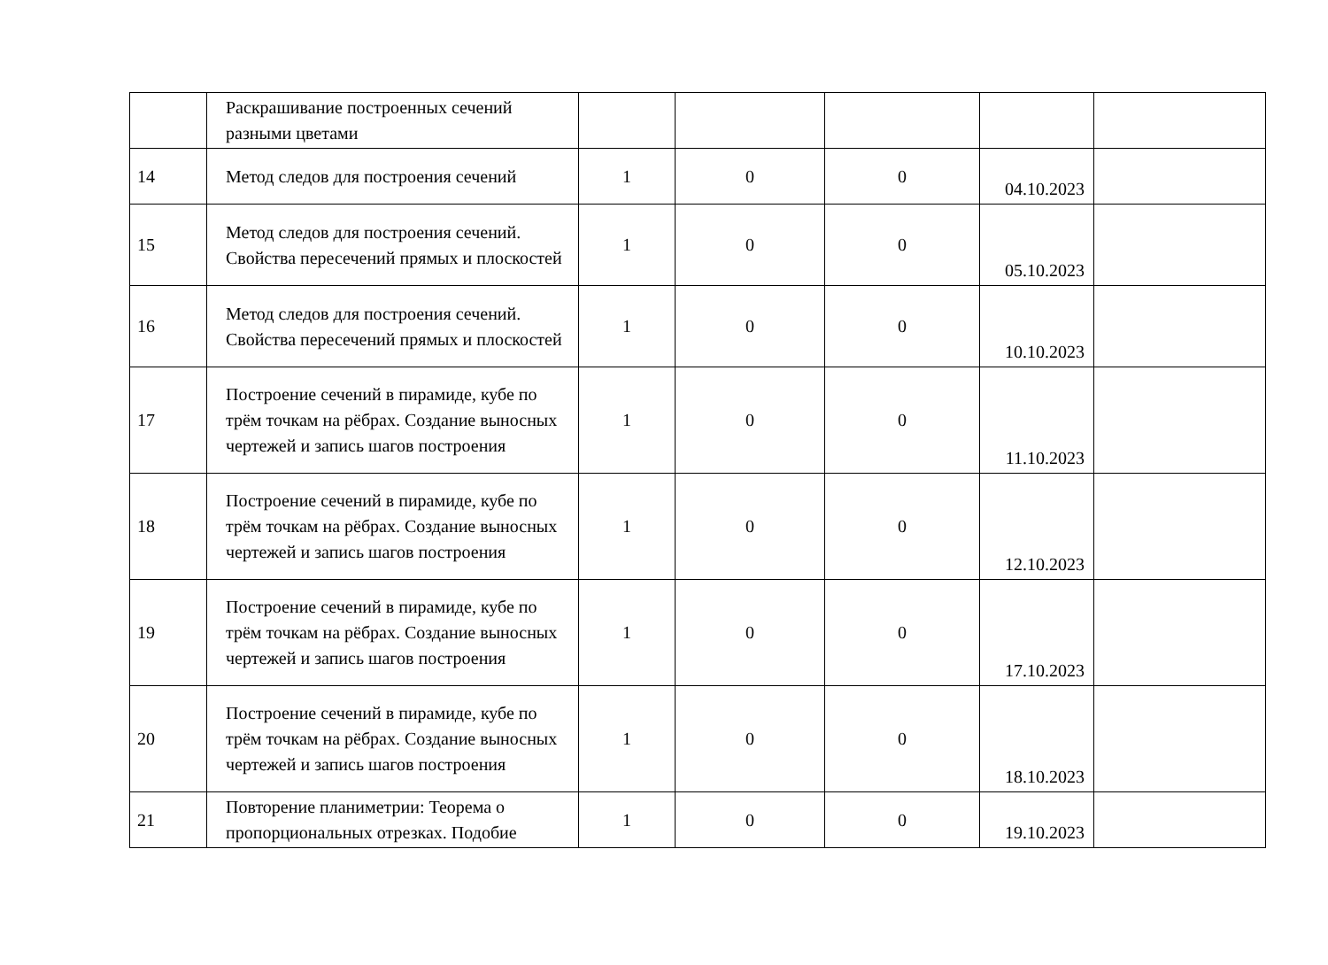| | Раскрашивание построенных сечений разными цветами | | | | | |
| 14 | Метод следов для построения сечений | 1 | 0 | 0 | 04.10.2023 | |
| 15 | Метод следов для построения сечений. Свойства пересечений прямых и плоскостей | 1 | 0 | 0 | 05.10.2023 | |
| 16 | Метод следов для построения сечений. Свойства пересечений прямых и плоскостей | 1 | 0 | 0 | 10.10.2023 | |
| 17 | Построение сечений в пирамиде, кубе по трём точкам на рёбрах. Создание выносных чертежей и запись шагов построения | 1 | 0 | 0 | 11.10.2023 | |
| 18 | Построение сечений в пирамиде, кубе по трём точкам на рёбрах. Создание выносных чертежей и запись шагов построения | 1 | 0 | 0 | 12.10.2023 | |
| 19 | Построение сечений в пирамиде, кубе по трём точкам на рёбрах. Создание выносных чертежей и запись шагов построения | 1 | 0 | 0 | 17.10.2023 | |
| 20 | Построение сечений в пирамиде, кубе по трём точкам на рёбрах. Создание выносных чертежей и запись шагов построения | 1 | 0 | 0 | 18.10.2023 | |
| 21 | Повторение планиметрии: Теорема о пропорциональных отрезках. Подобие | 1 | 0 | 0 | 19.10.2023 | |